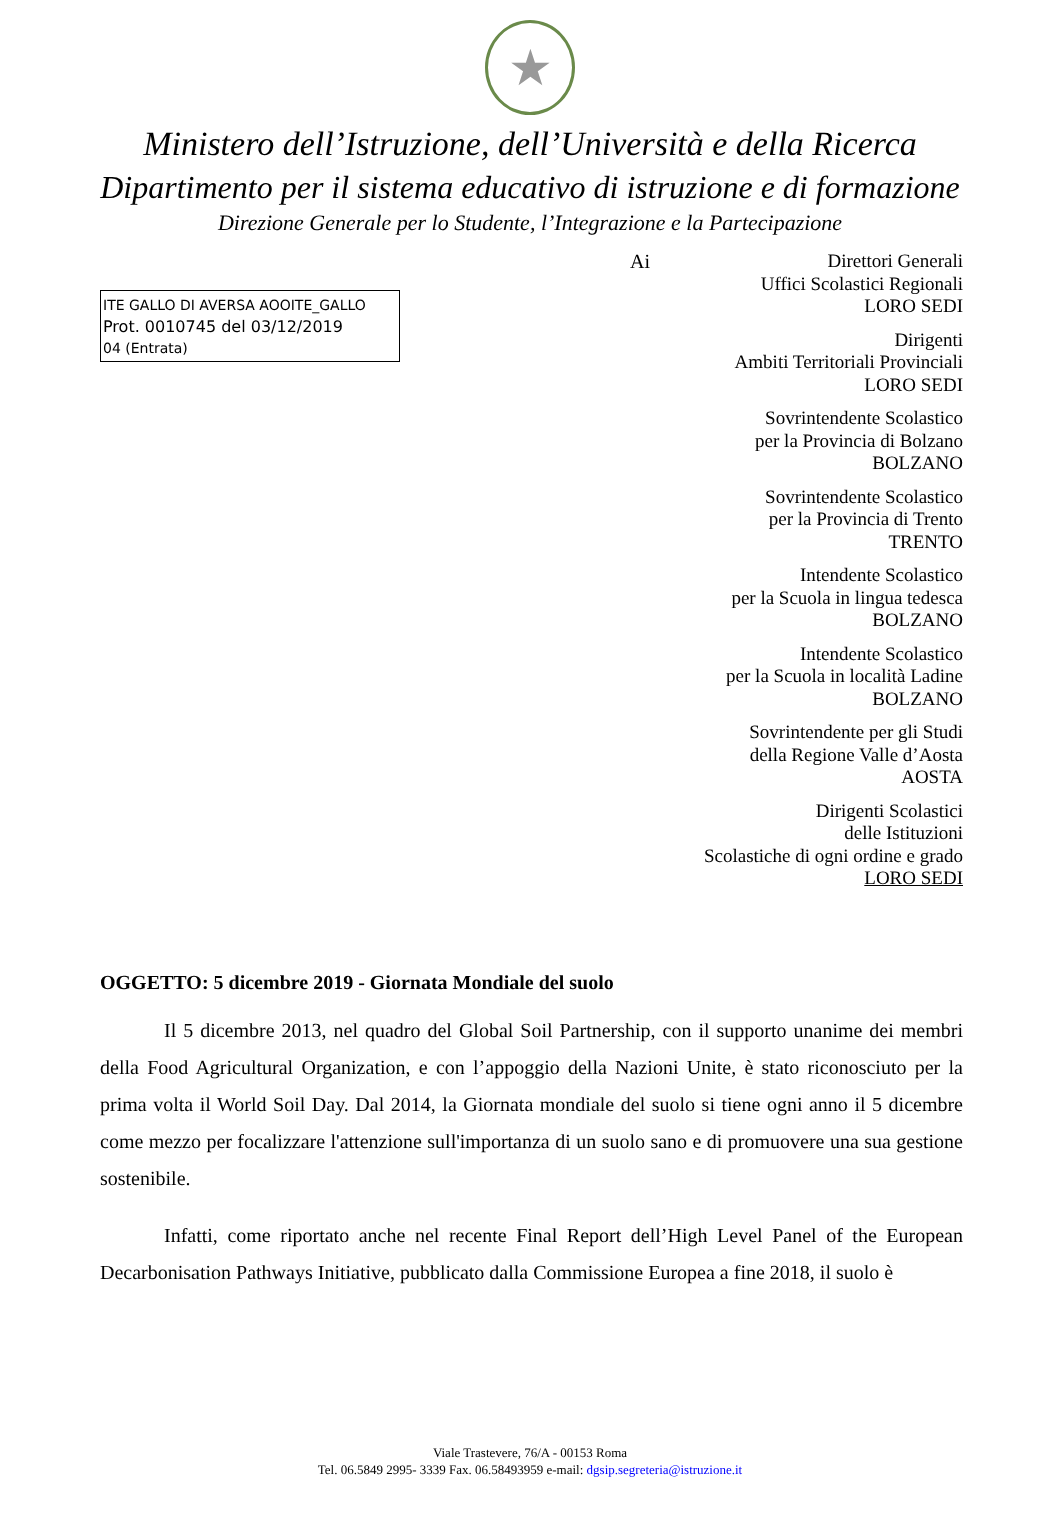★
Ministero dell’Istruzione, dell’Università e della Ricerca
Dipartimento per il sistema educativo di istruzione e di formazione
Direzione Generale per lo Studente, l’Integrazione e la Partecipazione
ITE GALLO DI AVERSA AOOITE_GALLO
Prot. 0010745 del 03/12/2019
04 (Entrata)
Ai
Direttori Generali
Uffici Scolastici Regionali
LORO SEDI
Dirigenti
Ambiti Territoriali Provinciali
LORO SEDI
Sovrintendente Scolastico
per la Provincia di Bolzano
BOLZANO
Sovrintendente Scolastico
per la Provincia di Trento
TRENTO
Intendente Scolastico
per la Scuola in lingua tedesca
BOLZANO
Intendente Scolastico
per la Scuola in località Ladine
BOLZANO
Sovrintendente per gli Studi
della Regione Valle d’Aosta
AOSTA
Dirigenti Scolastici
delle Istituzioni
Scolastiche di ogni ordine e grado
LORO SEDI
OGGETTO: 5 dicembre 2019 - Giornata Mondiale del suolo
Il 5 dicembre 2013, nel quadro del Global Soil Partnership, con il supporto unanime dei membri della Food Agricultural Organization, e con l’appoggio della Nazioni Unite, è stato riconosciuto per la prima volta il World Soil Day. Dal 2014, la Giornata mondiale del suolo si tiene ogni anno il 5 dicembre come mezzo per focalizzare l'attenzione sull'importanza di un suolo sano e di promuovere una sua gestione sostenibile.
Infatti, come riportato anche nel recente Final Report dell’High Level Panel of the European Decarbonisation Pathways Initiative, pubblicato dalla Commissione Europea a fine 2018, il suolo è
Viale Trastevere, 76/A - 00153 Roma
Tel. 06.5849 2995- 3339 Fax. 06.58493959 e-mail: dgsip.segreteria@istruzione.it